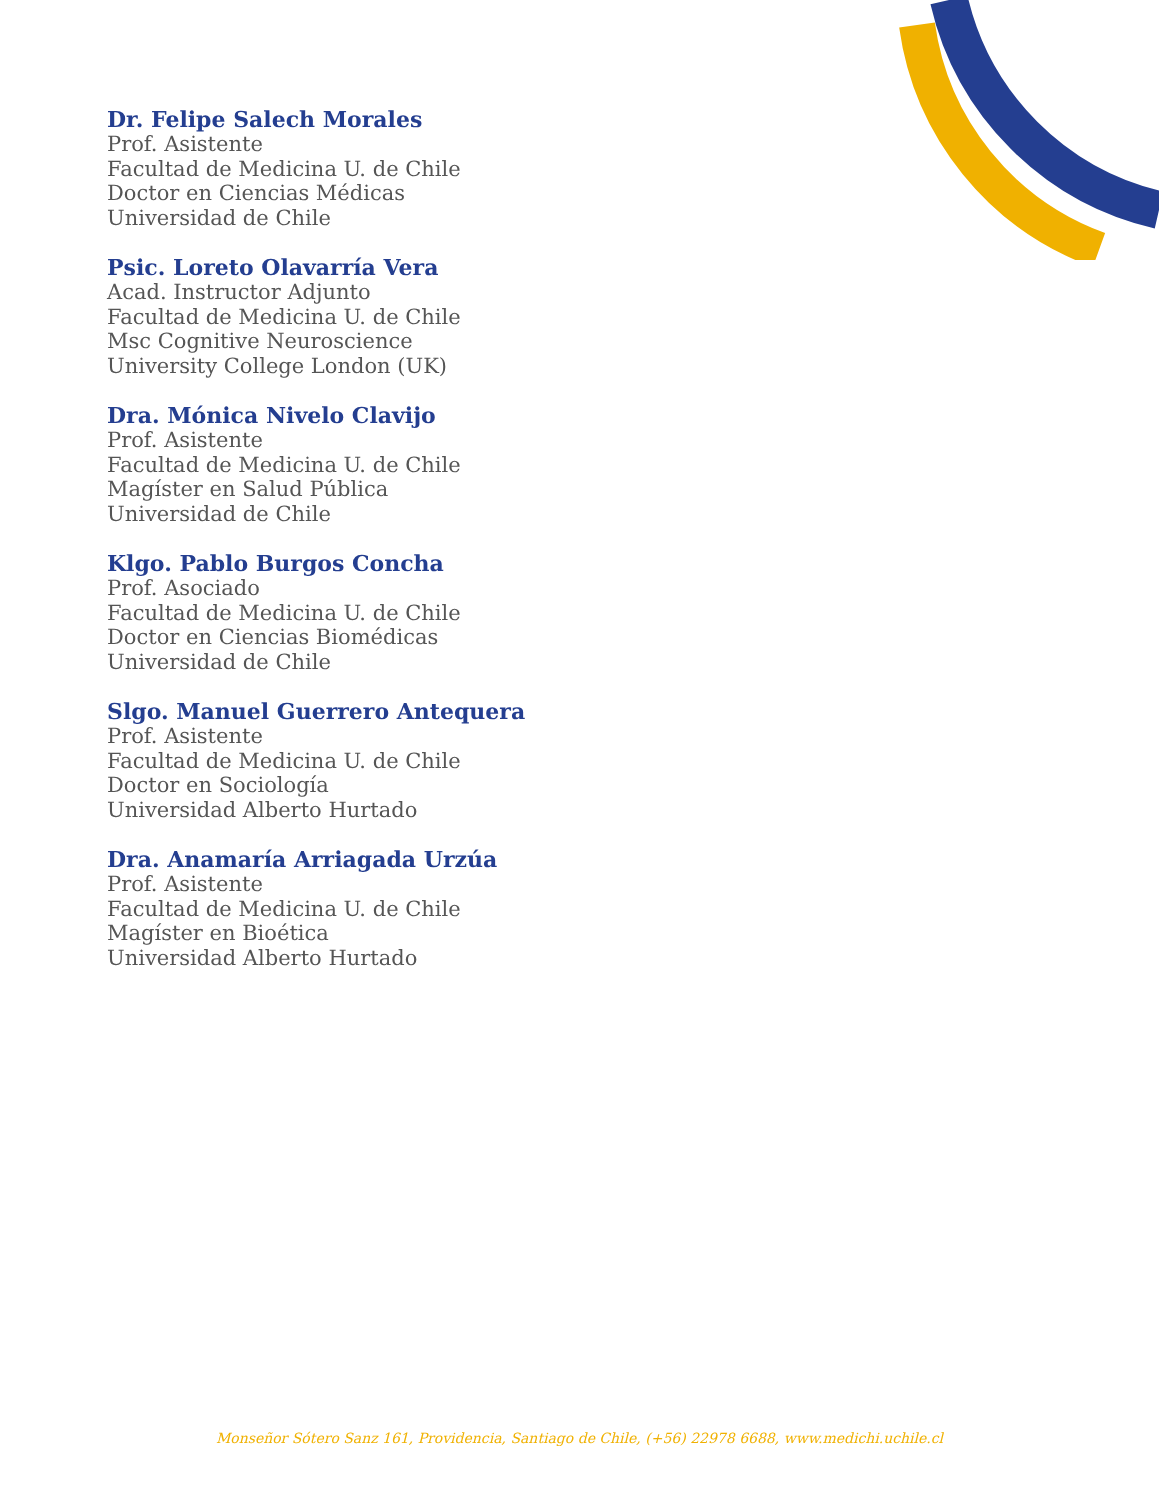Dr. Felipe Salech Morales
Prof. Asistente
Facultad de Medicina U. de Chile
Doctor en Ciencias Médicas
Universidad de Chile
Psic. Loreto Olavarría Vera
Acad. Instructor Adjunto
Facultad de Medicina U. de Chile
Msc Cognitive Neuroscience
University College London (UK)
Dra. Mónica Nivelo Clavijo
Prof. Asistente
Facultad de Medicina U. de Chile
Magíster en Salud Pública
Universidad de Chile
Klgo. Pablo Burgos Concha
Prof. Asociado
Facultad de Medicina U. de Chile
Doctor en Ciencias Biomédicas
Universidad de Chile
Slgo. Manuel Guerrero Antequera
Prof. Asistente
Facultad de Medicina U. de Chile
Doctor en Sociología
Universidad Alberto Hurtado
Dra. Anamaría Arriagada Urzúa
Prof. Asistente
Facultad de Medicina U. de Chile
Magíster en Bioética
Universidad Alberto Hurtado
Monseñor Sótero Sanz 161, Providencia, Santiago de Chile, (+56) 22978 6688, www.medichi.uchile.cl